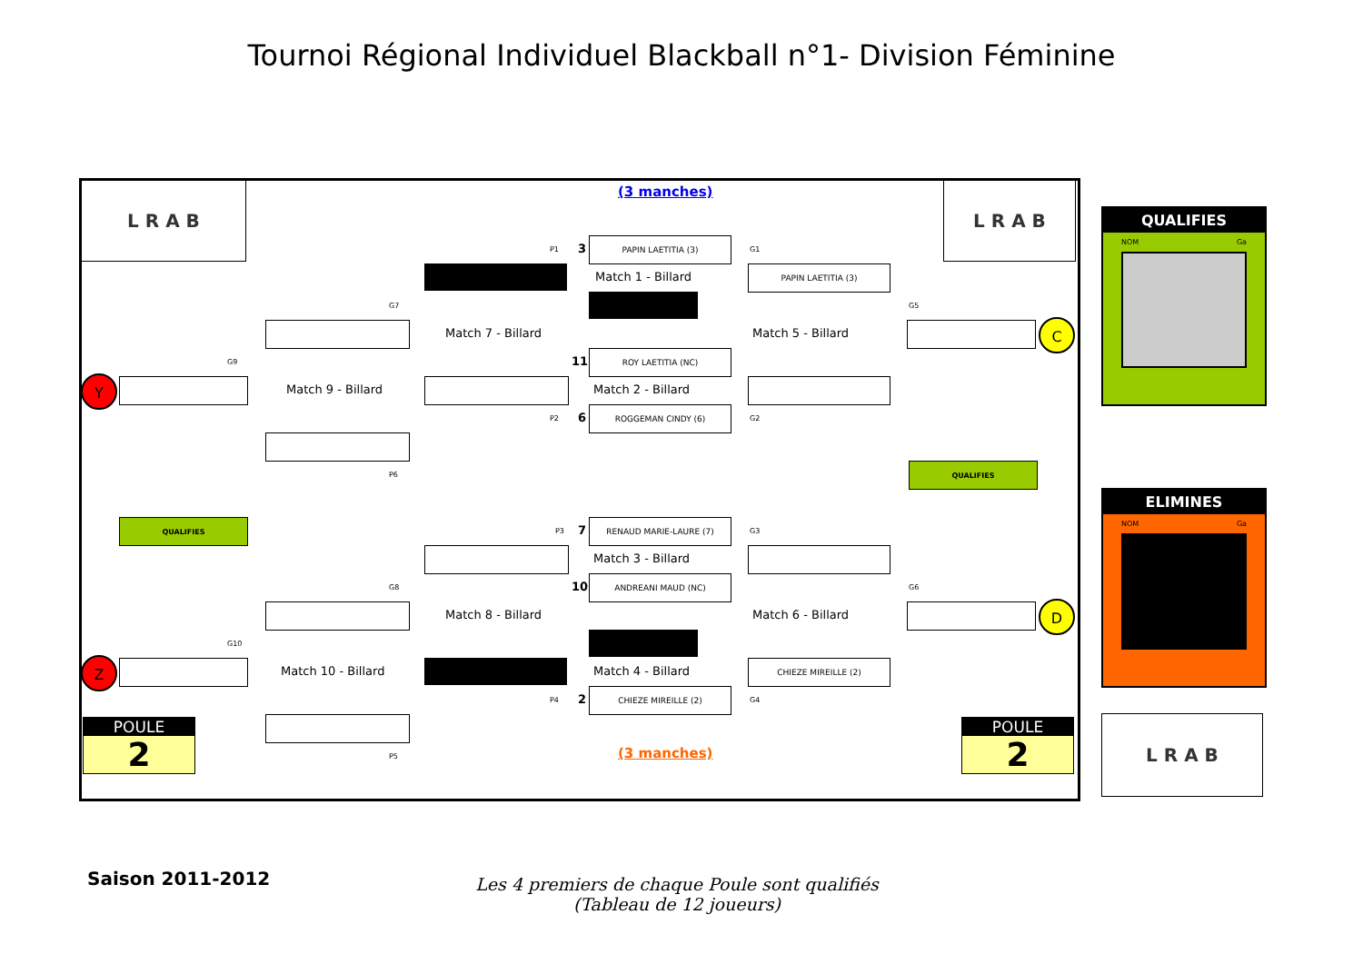Tournoi Régional Individuel Blackball n°1- Division Féminine
L R A B L R A B
L R A B
(3 manches)
(3 manches)
P1 3
PAPIN LAETITIA (3)
Match 1 - Billard
G1
PAPIN LAETITIA (3)
Match 5 - Billard
G5
C
11
ROY LAETITIA (NC)
Match 2 - Billard
P2 6
ROGGEMAN CINDY (6)
G2
Match 7 - Billard
G7
Match 9 - Billard
P6
G9
Y
QUALIFIES
QUALIFIES
P3 7
RENAUD MARIE-LAURE (7)
Match 3 - Billard
10
ANDREANI MAUD (NC)
Match 4 - Billard
P4 2
CHIEZE MIREILLE (2)
G3
Match 6 - Billard
CHIEZE MIREILLE (2)
G4
G6
D
Match 8 - Billard
G8
Match 10 - Billard
P5
G10
Z
POULE
2
POULE
2
QUALIFIES
NOM Ga
ELIMINES
NOM Ga
Saison 2011-2012
Les 4 premiers de chaque Poule sont qualifiés
(Tableau de 12 joueurs)